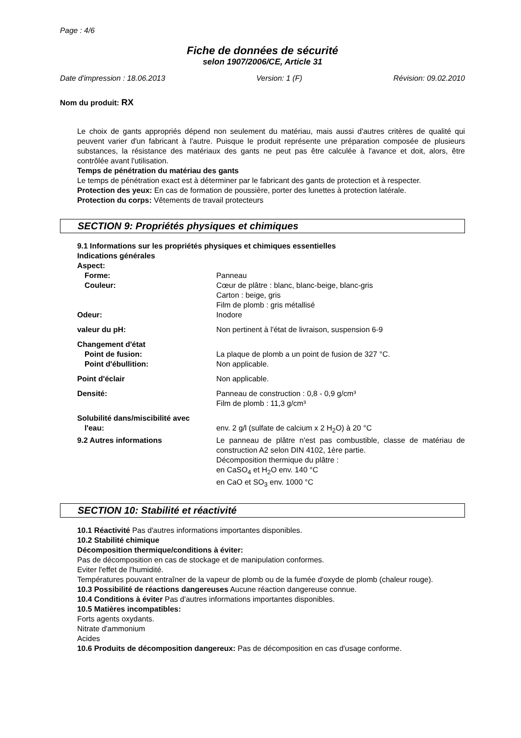Page : 4/6
Fiche de données de sécurité
selon 1907/2006/CE, Article 31
Date d'impression : 18.06.2013 Version: 1 (F) Révision: 09.02.2010
Nom du produit: RX
Le choix de gants appropriés dépend non seulement du matériau, mais aussi d'autres critères de qualité qui peuvent varier d'un fabricant à l'autre. Puisque le produit représente une préparation composée de plusieurs substances, la résistance des matériaux des gants ne peut pas être calculée à l'avance et doit, alors, être contrôlée avant l'utilisation.
Temps de pénétration du matériau des gants
Le temps de pénétration exact est à déterminer par le fabricant des gants de protection et à respecter.
Protection des yeux: En cas de formation de poussière, porter des lunettes à protection latérale.
Protection du corps: Vêtements de travail protecteurs
SECTION 9: Propriétés physiques et chimiques
9.1 Informations sur les propriétés physiques et chimiques essentielles
Indications générales
| Aspect: | |
| Forme: | Panneau |
| Couleur: | Cœur de plâtre : blanc, blanc-beige, blanc-gris Carton : beige, gris Film de plomb : gris métallisé |
| Odeur: | Inodore |
| valeur du pH: | Non pertinent à l'état de livraison, suspension 6-9 |
| Changement d'état | |
| Point de fusion: | La plaque de plomb a un point de fusion de 327 °C. |
| Point d'ébullition: | Non applicable. |
| Point d'éclair | Non applicable. |
| Densité: | Panneau de construction : 0,8 - 0,9 g/cm³ Film de plomb : 11,3 g/cm³ |
| Solubilité dans/miscibilité avec | |
| l'eau: | env. 2 g/l (sulfate de calcium x 2 H<sub>2</sub>O) à 20 °C |
| 9.2 Autres informations | Le panneau de plâtre n'est pas combustible, classe de matériau de construction A2 selon DIN 4102, 1ère partie. Décomposition thermique du plâtre : en CaSO<sub>4</sub> et H<sub>2</sub>O env. 140 °C en CaO et SO<sub>3</sub> env. 1000 °C |
SECTION 10: Stabilité et réactivité
10.1 Réactivité Pas d'autres informations importantes disponibles.
10.2 Stabilité chimique
Décomposition thermique/conditions à éviter:
Pas de décomposition en cas de stockage et de manipulation conformes.
Eviter l'effet de l'humidité.
Températures pouvant entraîner de la vapeur de plomb ou de la fumée d'oxyde de plomb (chaleur rouge).
10.3 Possibilité de réactions dangereuses Aucune réaction dangereuse connue.
10.4 Conditions à éviter Pas d'autres informations importantes disponibles.
10.5 Matières incompatibles:
Forts agents oxydants.
Nitrate d'ammonium
Acides
10.6 Produits de décomposition dangereux: Pas de décomposition en cas d'usage conforme.